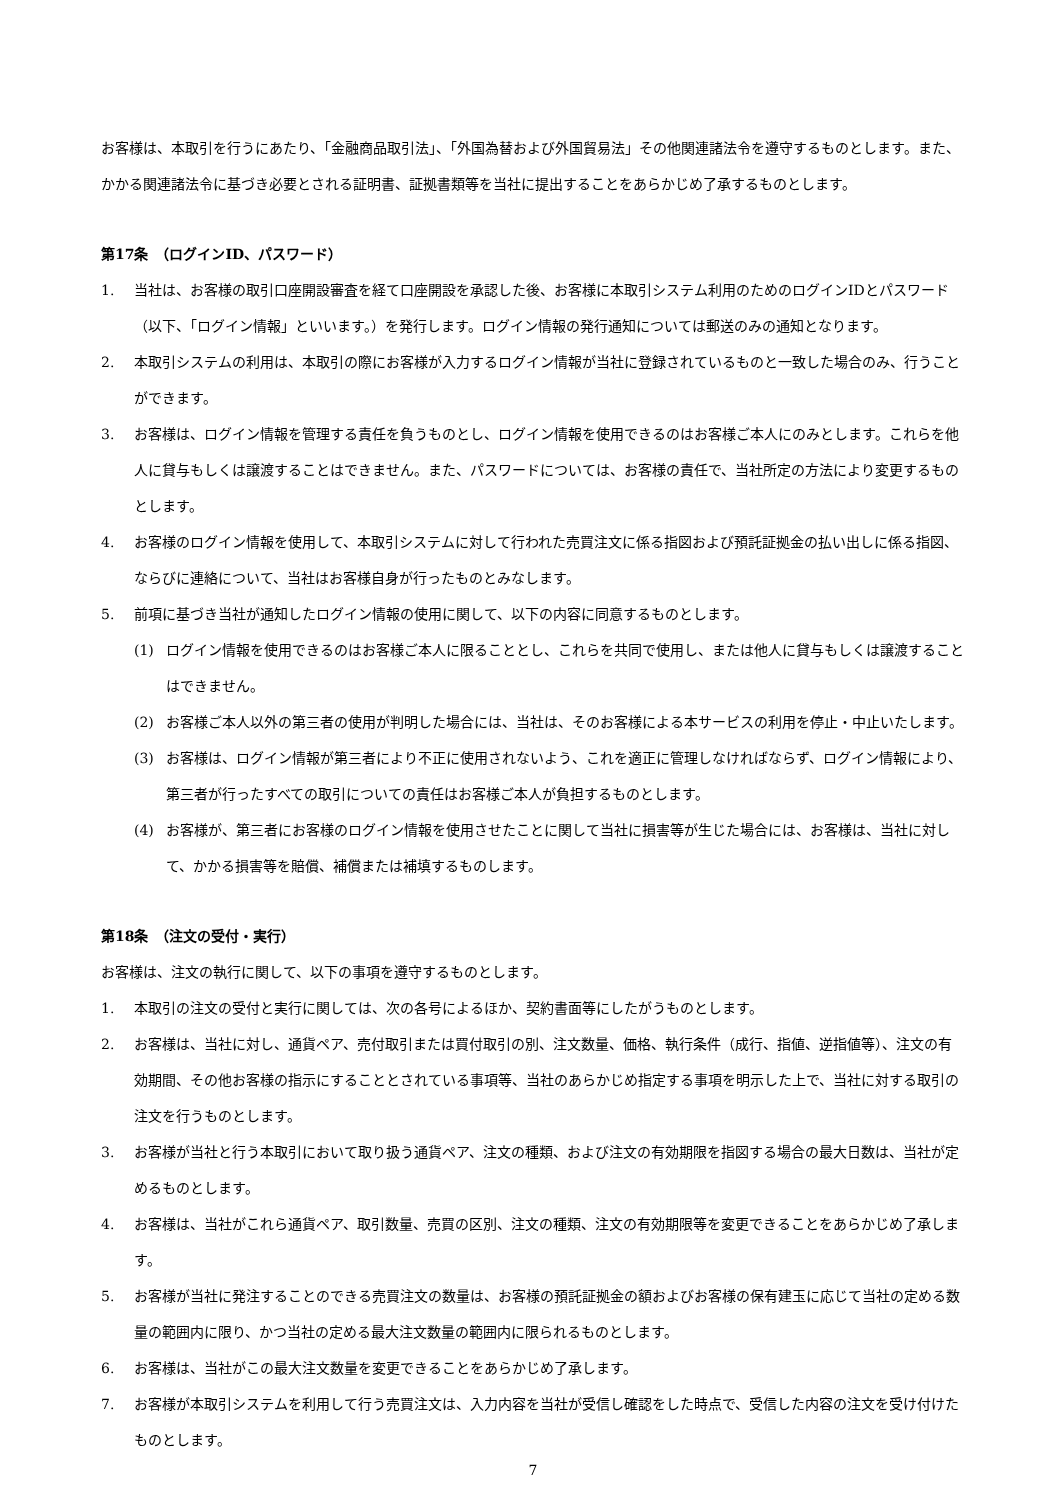お客様は、本取引を行うにあたり、「金融商品取引法」、「外国為替および外国貿易法」その他関連諸法令を遵守するものとします。また、かかる関連諸法令に基づき必要とされる証明書、証拠書類等を当社に提出することをあらかじめ了承するものとします。
第17条　（ログインID、パスワード）
1. 当社は、お客様の取引口座開設審査を経て口座開設を承認した後、お客様に本取引システム利用のためのログインIDとパスワード（以下、「ログイン情報」といいます。）を発行します。ログイン情報の発行通知については郵送のみの通知となります。
2. 本取引システムの利用は、本取引の際にお客様が入力するログイン情報が当社に登録されているものと一致した場合のみ、行うことができます。
3. お客様は、ログイン情報を管理する責任を負うものとし、ログイン情報を使用できるのはお客様ご本人にのみとします。これらを他人に貸与もしくは譲渡することはできません。また、パスワードについては、お客様の責任で、当社所定の方法により変更するものとします。
4. お客様のログイン情報を使用して、本取引システムに対して行われた売買注文に係る指図および預託証拠金の払い出しに係る指図、ならびに連絡について、当社はお客様自身が行ったものとみなします。
5. 前項に基づき当社が通知したログイン情報の使用に関して、以下の内容に同意するものとします。
(1) ログイン情報を使用できるのはお客様ご本人に限ることとし、これらを共同で使用し、または他人に貸与もしくは譲渡することはできません。
(2) お客様ご本人以外の第三者の使用が判明した場合には、当社は、そのお客様による本サービスの利用を停止・中止いたします。
(3) お客様は、ログイン情報が第三者により不正に使用されないよう、これを適正に管理しなければならず、ログイン情報により、第三者が行ったすべての取引についての責任はお客様ご本人が負担するものとします。
(4) お客様が、第三者にお客様のログイン情報を使用させたことに関して当社に損害等が生じた場合には、お客様は、当社に対して、かかる損害等を賠償、補償または補填するものします。
第18条　（注文の受付・実行）
お客様は、注文の執行に関して、以下の事項を遵守するものとします。
1. 本取引の注文の受付と実行に関しては、次の各号によるほか、契約書面等にしたがうものとします。
2. お客様は、当社に対し、通貨ペア、売付取引または買付取引の別、注文数量、価格、執行条件（成行、指値、逆指値等）、注文の有効期間、その他お客様の指示にすることとされている事項等、当社のあらかじめ指定する事項を明示した上で、当社に対する取引の注文を行うものとします。
3. お客様が当社と行う本取引において取り扱う通貨ペア、注文の種類、および注文の有効期限を指図する場合の最大日数は、当社が定めるものとします。
4. お客様は、当社がこれら通貨ペア、取引数量、売買の区別、注文の種類、注文の有効期限等を変更できることをあらかじめ了承します。
5. お客様が当社に発注することのできる売買注文の数量は、お客様の預託証拠金の額およびお客様の保有建玉に応じて当社の定める数量の範囲内に限り、かつ当社の定める最大注文数量の範囲内に限られるものとします。
6. お客様は、当社がこの最大注文数量を変更できることをあらかじめ了承します。
7. お客様が本取引システムを利用して行う売買注文は、入力内容を当社が受信し確認をした時点で、受信した内容の注文を受け付けたものとします。
7